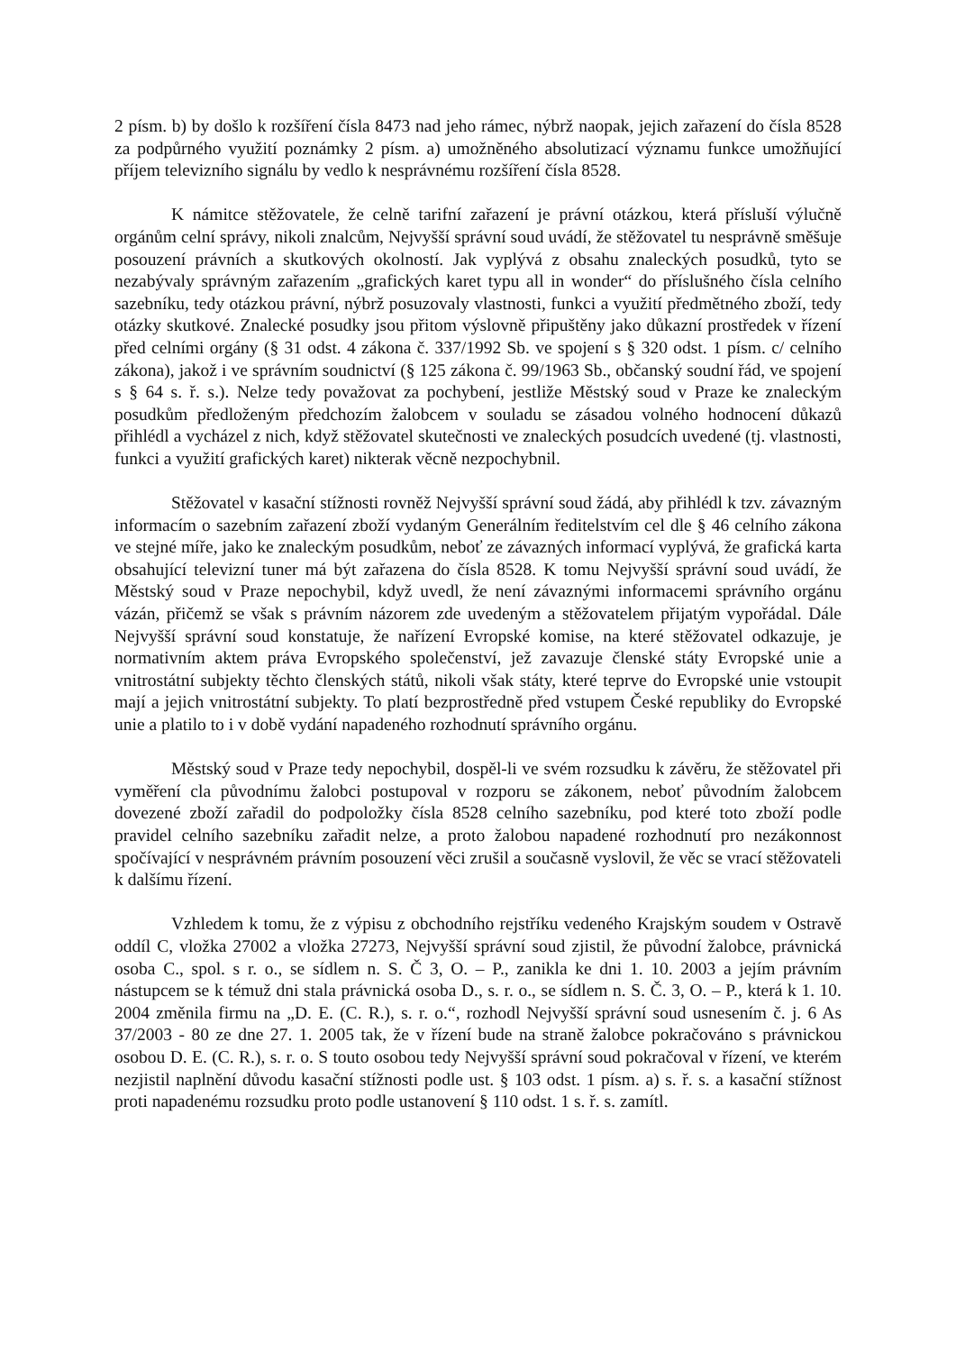2 písm. b) by došlo k rozšíření čísla 8473 nad jeho rámec, nýbrž naopak, jejich zařazení do čísla 8528 za podpůrného využití poznámky 2 písm. a) umožněného absolutizací významu funkce umožňující příjem televizního signálu by vedlo k nesprávnému rozšíření čísla 8528.
K námitce stěžovatele, že celně tarifní zařazení je právní otázkou, která přísluší výlučně orgánům celní správy, nikoli znalcům, Nejvyšší správní soud uvádí, že stěžovatel tu nesprávně směšuje posouzení právních a skutkových okolností. Jak vyplývá z obsahu znaleckých posudků, tyto se nezabývaly správným zařazením „grafických karet typu all in wonder“ do příslušného čísla celního sazebníku, tedy otázkou právní, nýbrž posuzovaly vlastnosti, funkci a využití předmětného zboží, tedy otázky skutkové. Znalecké posudky jsou přitom výslovně připuštěny jako důkazní prostředek v řízení před celními orgány (§ 31 odst. 4 zákona č. 337/1992 Sb. ve spojení s § 320 odst. 1 písm. c/ celního zákona), jakož i ve správním soudnictví (§ 125 zákona č. 99/1963 Sb., občanský soudní řád, ve spojení s § 64 s. ř. s.). Nelze tedy považovat za pochybení, jestliže Městský soud v Praze ke znaleckým posudkům předloženým předchozím žalobcem v souladu se zásadou volného hodnocení důkazů přihlédl a vycházel z nich, když stěžovatel skutečnosti ve znaleckých posudcích uvedené (tj. vlastnosti, funkci a využití grafických karet) nikterak věcně nezpochybnil.
Stěžovatel v kasační stížnosti rovněž Nejvyšší správní soud žádá, aby přihlédl k tzv. závazným informacím o sazebním zařazení zboží vydaným Generálním ředitelstvím cel dle § 46 celního zákona ve stejné míře, jako ke znaleckým posudkům, neboť ze závazných informací vyplývá, že grafická karta obsahující televizní tuner má být zařazena do čísla 8528. K tomu Nejvyšší správní soud uvádí, že Městský soud v Praze nepochybil, když uvedl, že není závaznými informacemi správního orgánu vázán, přičemž se však s právním názorem zde uvedeným a stěžovatelem přijatým vypořádal. Dále Nejvyšší správní soud konstatuje, že nařízení Evropské komise, na které stěžovatel odkazuje, je normativním aktem práva Evropského společenství, jež zavazuje členské státy Evropské unie a vnitrostátní subjekty těchto členských států, nikoli však státy, které teprve do Evropské unie vstoupit mají a jejich vnitrostátní subjekty. To platí bezprostředně před vstupem České republiky do Evropské unie a platilo to i v době vydání napadeného rozhodnutí správního orgánu.
Městský soud v Praze tedy nepochybil, dospěl-li ve svém rozsudku k závěru, že stěžovatel při vyměření cla původnímu žalobci postupoval v rozporu se zákonem, neboť původním žalobcem dovezené zboží zařadil do podpoložky čísla 8528 celního sazebníku, pod které toto zboží podle pravidel celního sazebníku zařadit nelze, a proto žalobou napadené rozhodnutí pro nezákonnost spočívající v nesprávném právním posouzení věci zrušil a současně vyslovil, že věc se vrací stěžovateli k dalšímu řízení.
Vzhledem k tomu, že z výpisu z obchodního rejstříku vedeného Krajským soudem v Ostravě oddíl C, vložka 27002 a vložka 27273, Nejvyšší správní soud zjistil, že původní žalobce, právnická osoba C., spol. s r. o., se sídlem n. S. Č 3, O. – P., zanikla ke dni 1. 10. 2003 a jejím právním nástupcem se k témuž dni stala právnická osoba D., s. r. o., se sídlem n. S. Č. 3, O. – P., která k 1. 10. 2004 změnila firmu na „D. E. (C. R.), s. r. o.“, rozhodl Nejvyšší správní soud usnesením č. j. 6 As 37/2003 - 80 ze dne 27. 1. 2005 tak, že v řízení bude na straně žalobce pokračováno s právnickou osobou D. E. (C. R.), s. r. o. S touto osobou tedy Nejvyšší správní soud pokračoval v řízení, ve kterém nezjistil naplnění důvodu kasační stížnosti podle ust. § 103 odst. 1 písm. a) s. ř. s. a kasační stížnost proti napadenému rozsudku proto podle ustanovení § 110 odst. 1 s. ř. s. zamítl.